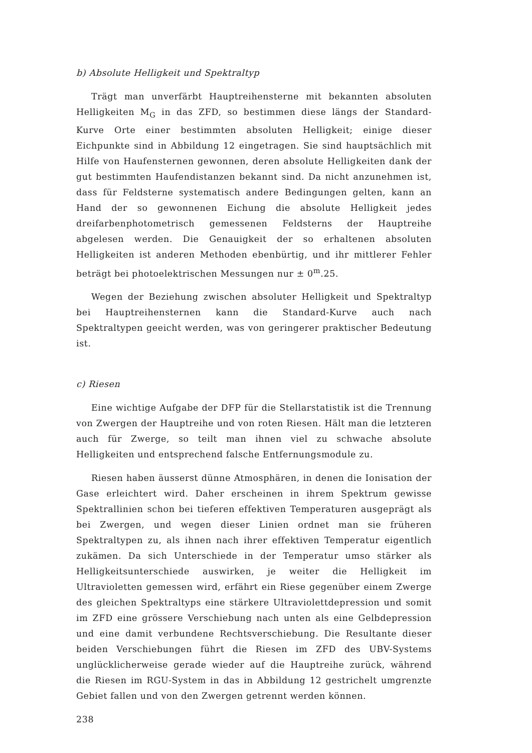b) Absolute Helligkeit und Spektraltyp
Trägt man unverfärbt Hauptreihensterne mit bekannten absoluten Helligkeiten M<sub>G</sub> in das ZFD, so bestimmen diese längs der Standard-Kurve Orte einer bestimmten absoluten Helligkeit; einige dieser Eichpunkte sind in Abbildung 12 eingetragen. Sie sind hauptsächlich mit Hilfe von Haufensternen gewonnen, deren absolute Helligkeiten dank der gut bestimmten Haufendistanzen bekannt sind. Da nicht anzunehmen ist, dass für Feldsterne systematisch andere Bedingungen gelten, kann an Hand der so gewonnenen Eichung die absolute Helligkeit jedes dreifarbenphotometrisch gemessenen Feldsterns der Hauptreihe abgelesen werden. Die Genauigkeit der so erhaltenen absoluten Helligkeiten ist anderen Methoden ebenbürtig, und ihr mittlerer Fehler beträgt bei photoelektrischen Messungen nur ± 0<sup>m</sup>.25.
Wegen der Beziehung zwischen absoluter Helligkeit und Spektraltyp bei Hauptreihensternen kann die Standard-Kurve auch nach Spektraltypen geeicht werden, was von geringerer praktischer Bedeutung ist.
c) Riesen
Eine wichtige Aufgabe der DFP für die Stellarstatistik ist die Trennung von Zwergen der Hauptreihe und von roten Riesen. Hält man die letzteren auch für Zwerge, so teilt man ihnen viel zu schwache absolute Helligkeiten und entsprechend falsche Entfernungsmodule zu.
Riesen haben äusserst dünne Atmosphären, in denen die Ionisation der Gase erleichtert wird. Daher erscheinen in ihrem Spektrum gewisse Spektrallinien schon bei tieferen effektiven Temperaturen ausgeprägt als bei Zwergen, und wegen dieser Linien ordnet man sie früheren Spektraltypen zu, als ihnen nach ihrer effektiven Temperatur eigentlich zukämen. Da sich Unterschiede in der Temperatur umso stärker als Helligkeitsunterschiede auswirken, je weiter die Helligkeit im Ultravioletten gemessen wird, erfährt ein Riese gegenüber einem Zwerge des gleichen Spektraltyps eine stärkere Ultraviolettdepression und somit im ZFD eine grössere Verschiebung nach unten als eine Gelbdepression und eine damit verbundene Rechtsverschiebung. Die Resultante dieser beiden Verschiebungen führt die Riesen im ZFD des UBV-Systems unglücklicherweise gerade wieder auf die Hauptreihe zurück, während die Riesen im RGU-System in das in Abbildung 12 gestrichelt umgrenzte Gebiet fallen und von den Zwergen getrennt werden können.
238